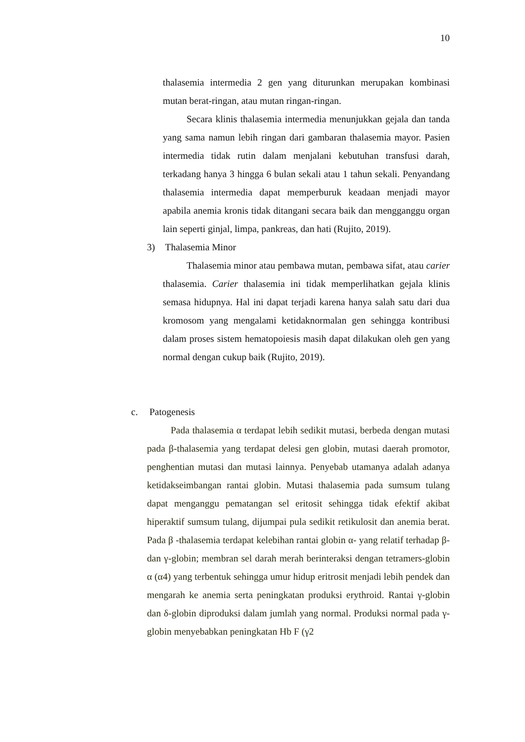10
thalasemia intermedia 2 gen yang diturunkan merupakan kombinasi mutan berat-ringan, atau mutan ringan-ringan.
Secara klinis thalasemia intermedia menunjukkan gejala dan tanda yang sama namun lebih ringan dari gambaran thalasemia mayor. Pasien intermedia tidak rutin dalam menjalani kebutuhan transfusi darah, terkadang hanya 3 hingga 6 bulan sekali atau 1 tahun sekali. Penyandang thalasemia intermedia dapat memperburuk keadaan menjadi mayor apabila anemia kronis tidak ditangani secara baik dan mengganggu organ lain seperti ginjal, limpa, pankreas, dan hati (Rujito, 2019).
3) Thalasemia Minor
Thalasemia minor atau pembawa mutan, pembawa sifat, atau carier thalasemia. Carier thalasemia ini tidak memperlihatkan gejala klinis semasa hidupnya. Hal ini dapat terjadi karena hanya salah satu dari dua kromosom yang mengalami ketidaknormalan gen sehingga kontribusi dalam proses sistem hematopoiesis masih dapat dilakukan oleh gen yang normal dengan cukup baik (Rujito, 2019).
c. Patogenesis
Pada thalasemia α terdapat lebih sedikit mutasi, berbeda dengan mutasi pada β-thalasemia yang terdapat delesi gen globin, mutasi daerah promotor, penghentian mutasi dan mutasi lainnya. Penyebab utamanya adalah adanya ketidakseimbangan rantai globin. Mutasi thalasemia pada sumsum tulang dapat menganggu pematangan sel eritosit sehingga tidak efektif akibat hiperaktif sumsum tulang, dijumpai pula sedikit retikulosit dan anemia berat. Pada β -thalasemia terdapat kelebihan rantai globin α- yang relatif terhadap β- dan γ-globin; membran sel darah merah berinteraksi dengan tetramers-globin α (α4) yang terbentuk sehingga umur hidup eritrosit menjadi lebih pendek dan mengarah ke anemia serta peningkatan produksi erythroid. Rantai γ-globin dan δ-globin diproduksi dalam jumlah yang normal. Produksi normal pada γ-globin menyebabkan peningkatan Hb F (γ2